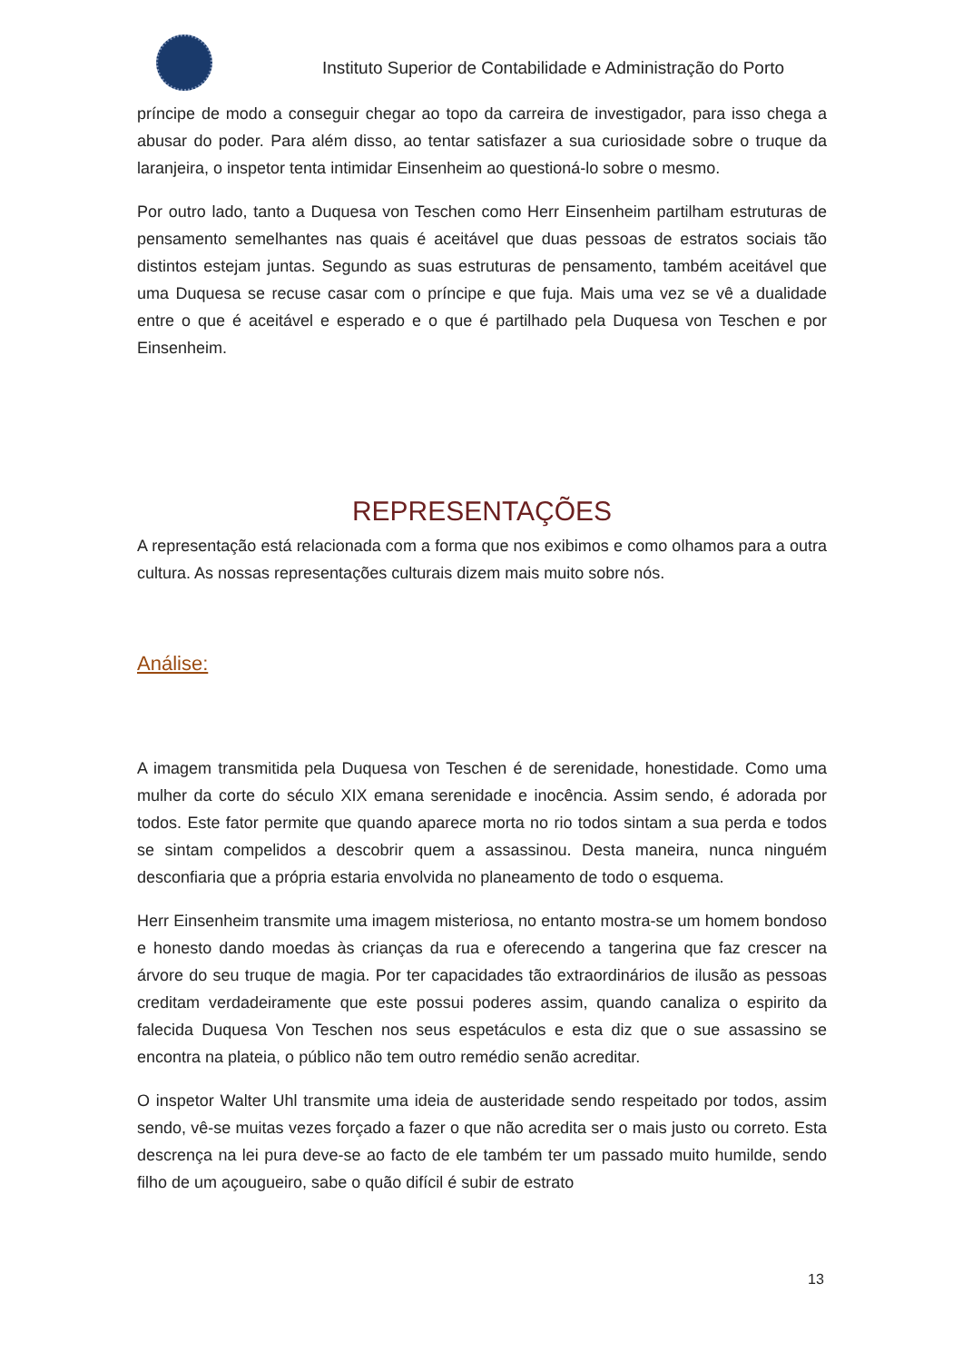Instituto Superior de Contabilidade e Administração do Porto
príncipe de modo a conseguir chegar ao topo da carreira de investigador, para isso chega a abusar do poder. Para além disso, ao tentar satisfazer a sua curiosidade sobre o truque da laranjeira, o inspetor tenta intimidar Einsenheim ao questioná-lo sobre o mesmo.
Por outro lado, tanto a Duquesa von Teschen como Herr Einsenheim partilham estruturas de pensamento semelhantes nas quais é aceitável que duas pessoas de estratos sociais tão distintos estejam juntas. Segundo as suas estruturas de pensamento, também aceitável que uma Duquesa se recuse casar com o príncipe e que fuja. Mais uma vez se vê a dualidade entre o que é aceitável e esperado e o que é partilhado pela Duquesa von Teschen e por Einsenheim.
REPRESENTAÇÕES
A representação está relacionada com a forma que nos exibimos e como olhamos para a outra cultura. As nossas representações culturais dizem mais muito sobre nós.
Análise:
A imagem transmitida pela Duquesa von Teschen é de serenidade, honestidade. Como uma mulher da corte do século XIX emana serenidade e inocência. Assim sendo, é adorada por todos. Este fator permite que quando aparece morta no rio todos sintam a sua perda e todos se sintam compelidos a descobrir quem a assassinou. Desta maneira, nunca ninguém desconfiaria que a própria estaria envolvida no planeamento de todo o esquema.
Herr Einsenheim transmite uma imagem misteriosa, no entanto mostra-se um homem bondoso e honesto dando moedas às crianças da rua e oferecendo a tangerina que faz crescer na árvore do seu truque de magia. Por ter capacidades tão extraordinários de ilusão as pessoas creditam verdadeiramente que este possui poderes assim, quando canaliza o espirito da falecida Duquesa Von Teschen nos seus espetáculos e esta diz que o sue assassino se encontra na plateia, o público não tem outro remédio senão acreditar.
O inspetor Walter Uhl transmite uma ideia de austeridade sendo respeitado por todos, assim sendo, vê-se muitas vezes forçado a fazer o que não acredita ser o mais justo ou correto. Esta descrença na lei pura deve-se ao facto de ele também ter um passado muito humilde, sendo filho de um açougueiro, sabe o quão difícil é subir de estrato
13